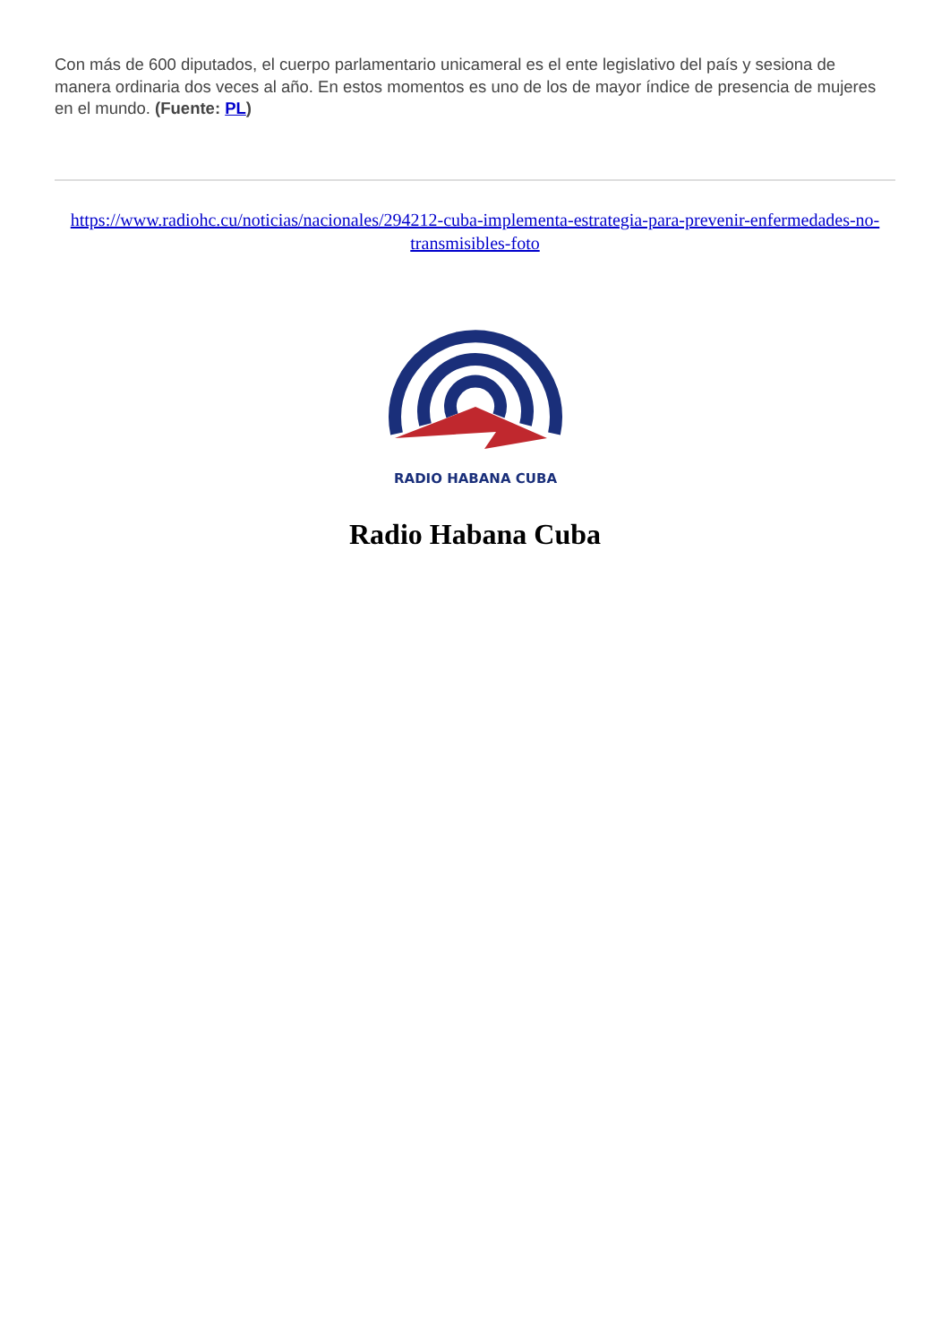Con más de 600 diputados, el cuerpo parlamentario unicameral es el ente legislativo del país y sesiona de manera ordinaria dos veces al año. En estos momentos es uno de los de mayor índice de presencia de mujeres en el mundo. (Fuente: PL)
https://www.radiohc.cu/noticias/nacionales/294212-cuba-implementa-estrategia-para-prevenir-enfermedades-no-transmisibles-foto
RADIO HABANA CUBA
Radio Habana Cuba